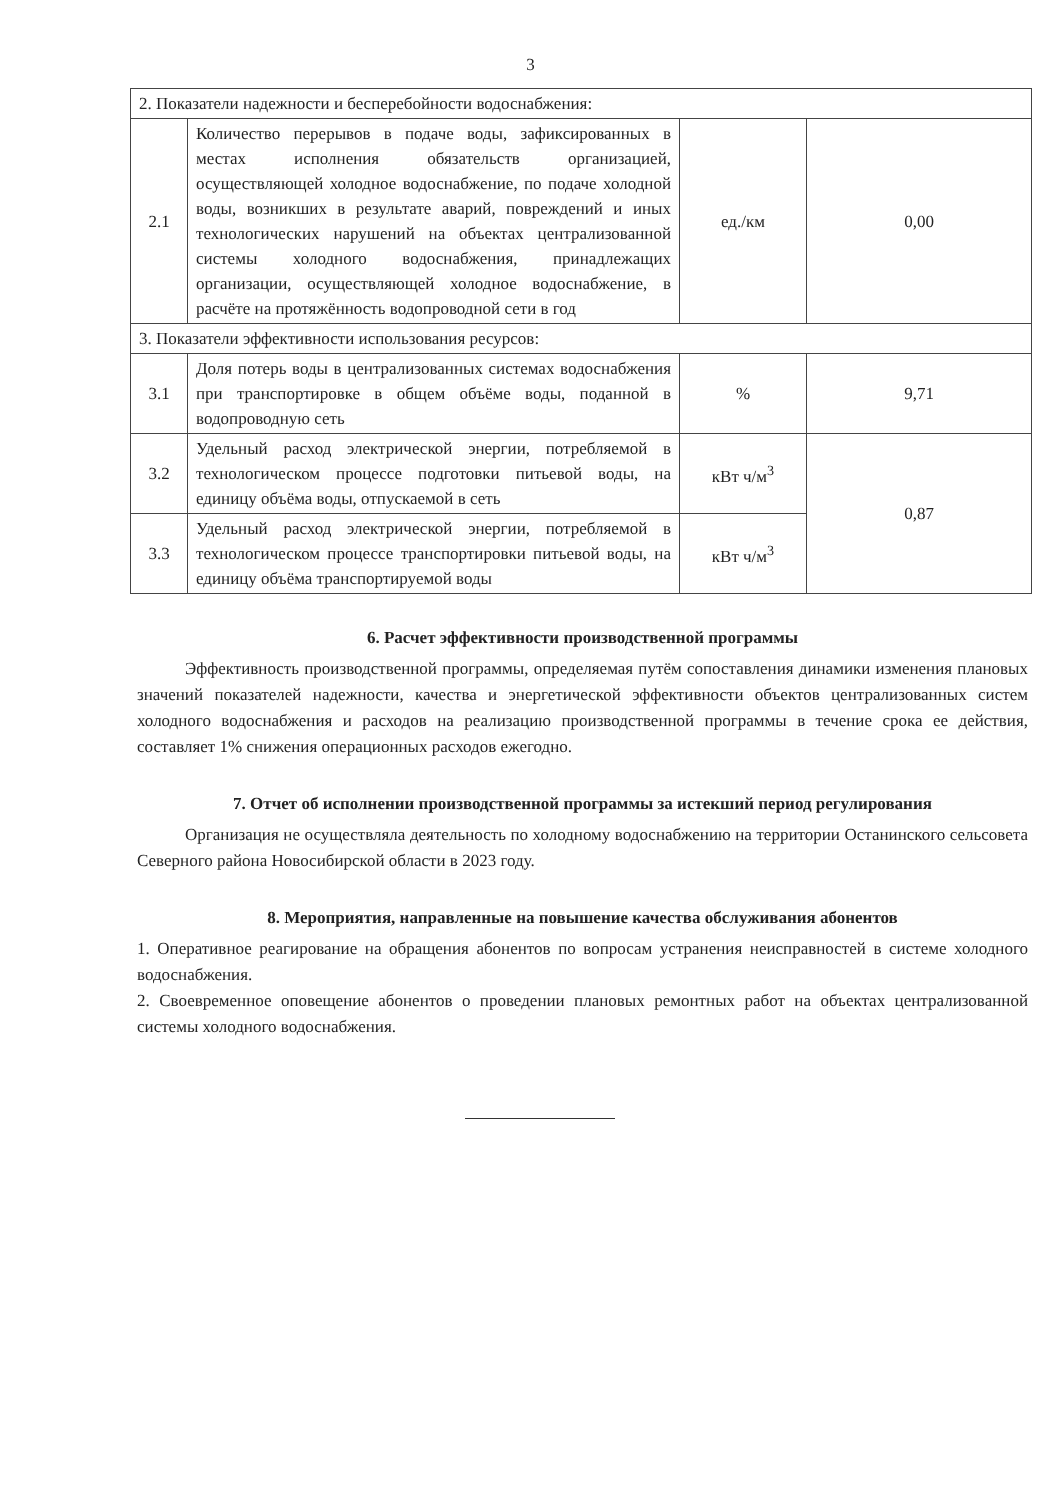3
| 2. Показатели надежности и бесперебойности водоснабжения: | | | |
| 2.1 | Количество перерывов в подаче воды, зафиксированных в местах исполнения обязательств организацией, осуществляющей холодное водоснабжение, по подаче холодной воды, возникших в результате аварий, повреждений и иных технологических нарушений на объектах централизованной системы холодного водоснабжения, принадлежащих организации, осуществляющей холодное водоснабжение, в расчёте на протяжённость водопроводной сети в год | ед./км | 0,00 |
| 3. Показатели эффективности использования ресурсов: | | | |
| 3.1 | Доля потерь воды в централизованных системах водоснабжения при транспортировке в общем объёме воды, поданной в водопроводную сеть | % | 9,71 |
| 3.2 | Удельный расход электрической энергии, потребляемой в технологическом процессе подготовки питьевой воды, на единицу объёма воды, отпускаемой в сеть | кВт ч/м<sup>3</sup> | 0,87 |
| 3.3 | Удельный расход электрической энергии, потребляемой в технологическом процессе транспортировки питьевой воды, на единицу объёма транспортируемой воды | кВт ч/м<sup>3</sup> | |
6. Расчет эффективности производственной программы
Эффективность производственной программы, определяемая путём сопоставления динамики изменения плановых значений показателей надежности, качества и энергетической эффективности объектов централизованных систем холодного водоснабжения и расходов на реализацию производственной программы в течение срока ее действия, составляет 1% снижения операционных расходов ежегодно.
7. Отчет об исполнении производственной программы за истекший период регулирования
Организация не осуществляла деятельность по холодному водоснабжению на территории Останинского сельсовета Северного района Новосибирской области в 2023 году.
8. Мероприятия, направленные на повышение качества обслуживания абонентов
1. Оперативное реагирование на обращения абонентов по вопросам устранения неисправностей в системе холодного водоснабжения.
2. Своевременное оповещение абонентов о проведении плановых ремонтных работ на объектах централизованной системы холодного водоснабжения.